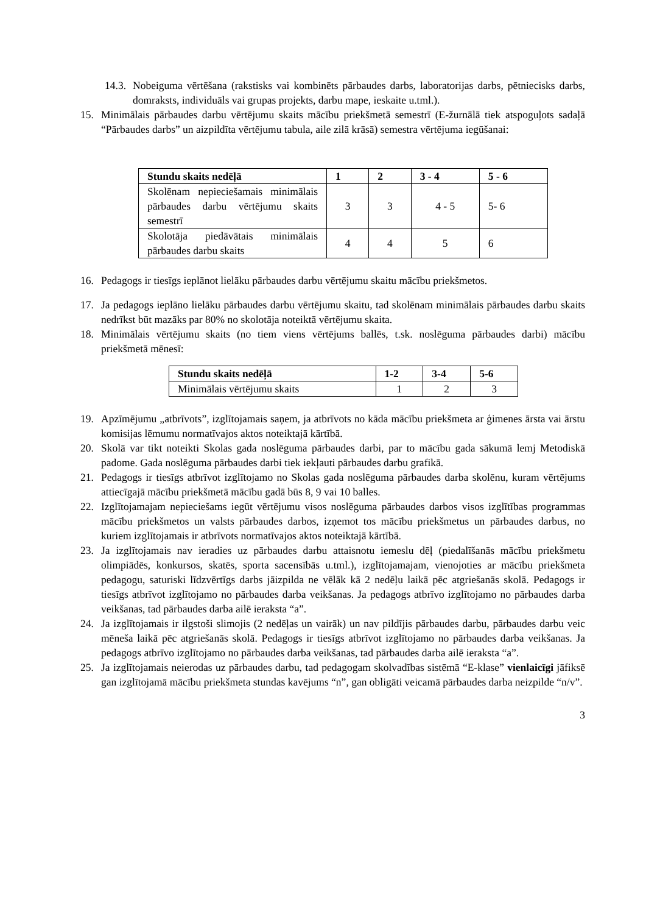14.3.
Nobeiguma vērtēšana (rakstisks vai kombinēts pārbaudes darbs, laboratorijas darbs, pētniecisks darbs, domraksts, individuāls vai grupas projekts, darbu mape, ieskaite u.tml.).
15. Minimālais pārbaudes darbu vērtējumu skaits mācību priekšmetā semestrī (E-žurnālā tiek atspoguļots sadaļā “Pārbaudes darbs” un aizpildīta vērtējumu tabula, aile zilā krāsā) semestra vērtējuma iegūšanai:
| Stundu skaits nedēļā | 1 | 2 | 3 - 4 | 5 - 6 |
| --- | --- | --- | --- | --- |
| Skolēnam nepieciešamais minimālais pārbaudes darbu vērtējumu skaits semestrī | 3 | 3 | 4 - 5 | 5- 6 |
| Skolotāja piedāvātais minimālais pārbaudes darbu skaits | 4 | 4 | 5 | 6 |
16. Pedagogs ir tiesīgs ieplānot lielāku pārbaudes darbu vērtējumu skaitu mācību priekšmetos.
17. Ja pedagogs ieplāno lielāku pārbaudes darbu vērtējumu skaitu, tad skolēnam minimālais pārbaudes darbu skaits nedrīkst būt mazāks par 80% no skolotāja noteiktā vērtējumu skaita.
18. Minimālais vērtējumu skaits (no tiem viens vērtējums ballēs, t.sk. noslēguma pārbaudes darbi) mācību priekšmetā mēnesī:
| Stundu skaits nedēļā | 1-2 | 3-4 | 5-6 |
| --- | --- | --- | --- |
| Minimālais vērtējumu skaits | 1 | 2 | 3 |
19. Apzīmējumu „atbrīvots”, izglītojamais saņem, ja atbrīvots no kāda mācību priekšmeta ar ģimenes ārsta vai ārstu komisijas lēmumu normatīvajos aktos noteiktajā kārtībā.
20. Skolā var tikt noteikti Skolas gada noslēguma pārbaudes darbi, par to mācību gada sākumā lemj Metodiskā padome. Gada noslēguma pārbaudes darbi tiek iekļauti pārbaudes darbu grafikā.
21. Pedagogs ir tiesīgs atbrīvot izglītojamo no Skolas gada noslēguma pārbaudes darba skolēnu, kuram vērtējums attiecīgajā mācību priekšmetā mācību gadā būs 8, 9 vai 10 balles.
22. Izglītojamajam nepieciešams iegūt vērtējumu visos noslēguma pārbaudes darbos visos izglītības programmas mācību priekšmetos un valsts pārbaudes darbos, izņemot tos mācību priekšmetus un pārbaudes darbus, no kuriem izglītojamais ir atbrīvots normatīvajos aktos noteiktajā kārtībā.
23. Ja izglītojamais nav ieradies uz pārbaudes darbu attaisnotu iemeslu dēļ (piedalīšanās mācību priekšmetu olimpiādēs, konkursos, skatēs, sporta sacensībās u.tml.), izglītojamajam, vienojoties ar mācību priekšmeta pedagogu, saturiski līdzvērtīgs darbs jāizpilda ne vēlāk kā 2 nedēļu laikā pēc atgriešanās skolā. Pedagogs ir tiesīgs atbrīvot izglītojamo no pārbaudes darba veikšanas. Ja pedagogs atbrīvo izglītojamo no pārbaudes darba veikšanas, tad pārbaudes darba ailē ieraksta “a”.
24. Ja izglītojamais ir ilgstoši slimojis (2 nedēļas un vairāk) un nav pildījis pārbaudes darbu, pārbaudes darbu veic mēneša laikā pēc atgriešanās skolā. Pedagogs ir tiesīgs atbrīvot izglītojamo no pārbaudes darba veikšanas. Ja pedagogs atbrīvo izglītojamo no pārbaudes darba veikšanas, tad pārbaudes darba ailē ieraksta “a”.
25. Ja izglītojamais neierodas uz pārbaudes darbu, tad pedagogam skolvadības sistēmā “E-klase” vienlaicīgi jāfiksē gan izglītojamā mācību priekšmeta stundas kavējums “n”, gan obligāti veicamā pārbaudes darba neizpilde “n/v”.
3